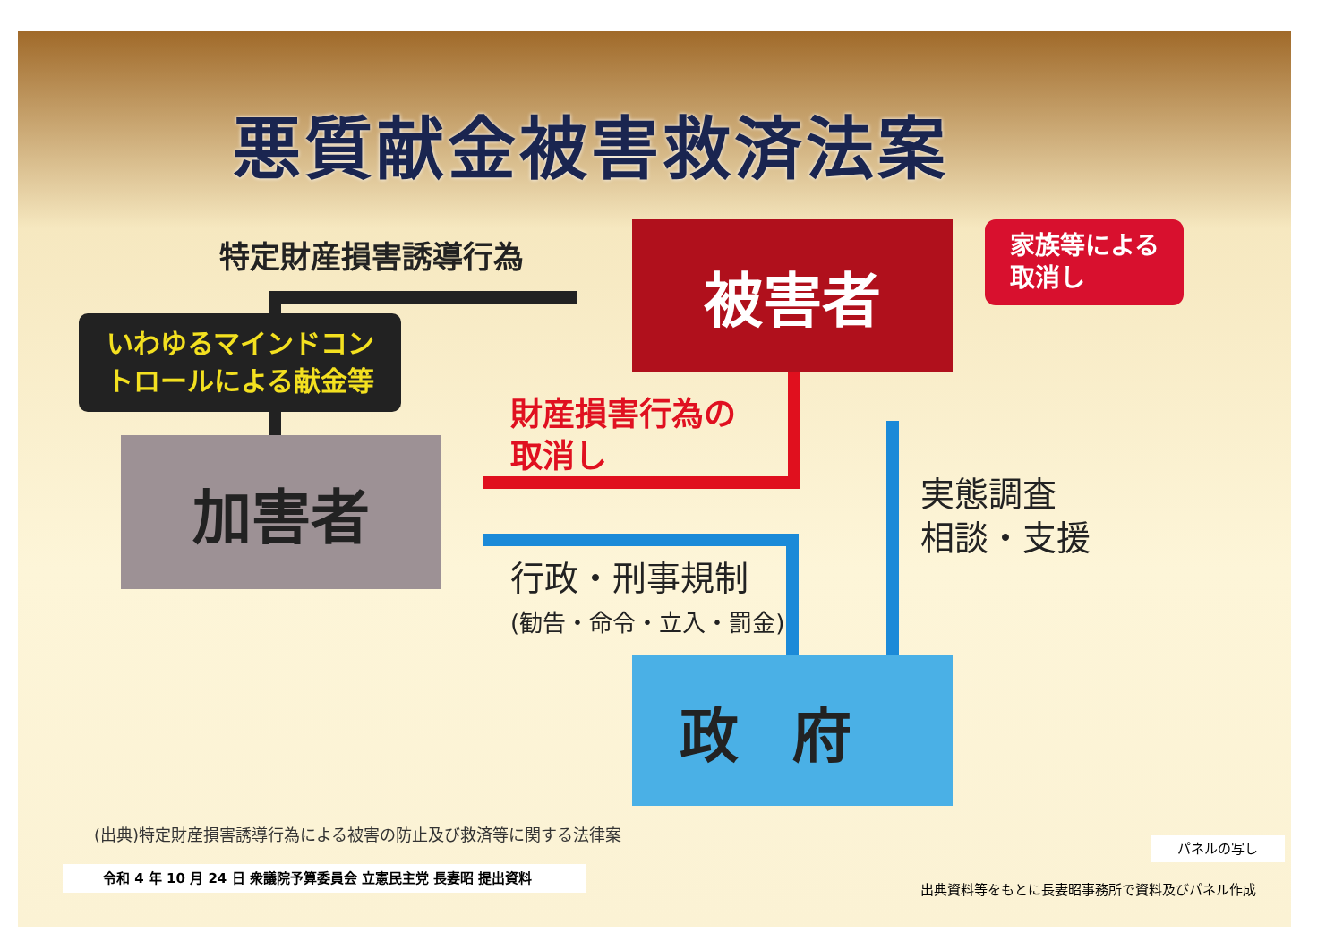悪質献金被害救済法案
特定財産損害誘導行為 被害者
家族等による
取消し
いわゆるマインドコン
トロールによる献金等
加害者
財産損害行為の
取消し
行政・刑事規制
(勧告・命令・立入・罰金)
実態調査
相談・支援
政府
(出典)特定財産損害誘導行為による被害の防止及び救済等に関する法律案
パネルの写し
令和 4 年 10 月 24 日 衆議院予算委員会 立憲民主党 長妻昭 提出資料
出典資料等をもとに長妻昭事務所で資料及びパネル作成